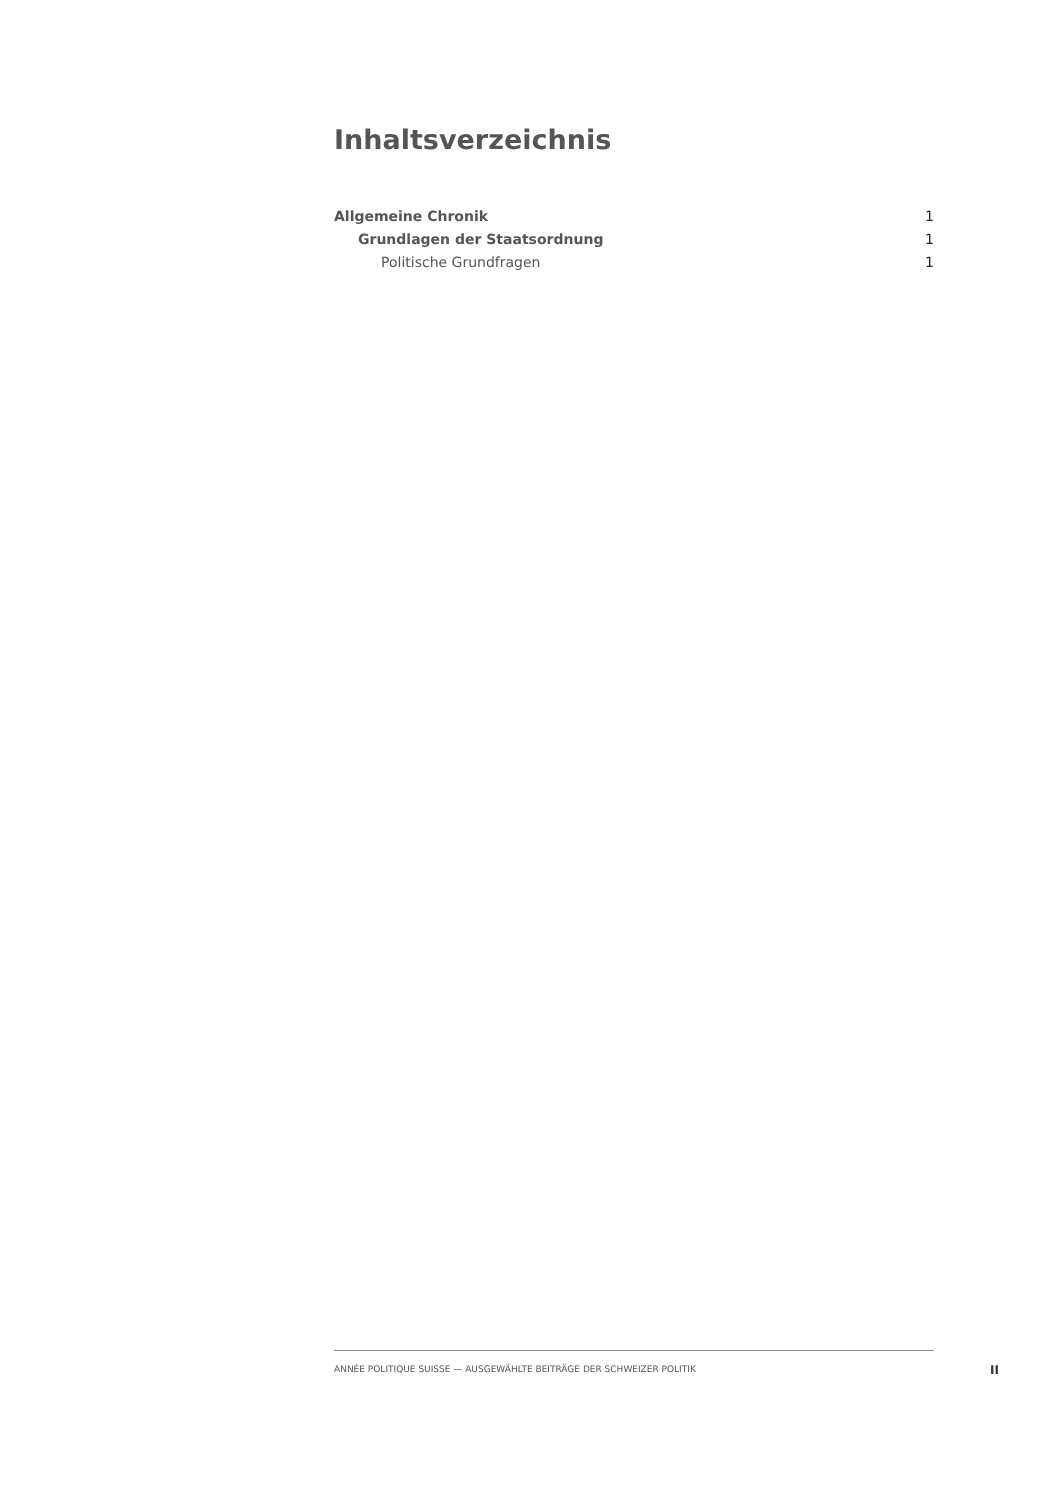Inhaltsverzeichnis
Allgemeine Chronik 1
Grundlagen der Staatsordnung 1
Politische Grundfragen 1
ANNÉE POLITIQUE SUISSE — AUSGEWÄHLTE BEITRÄGE DER SCHWEIZER POLITIK
II